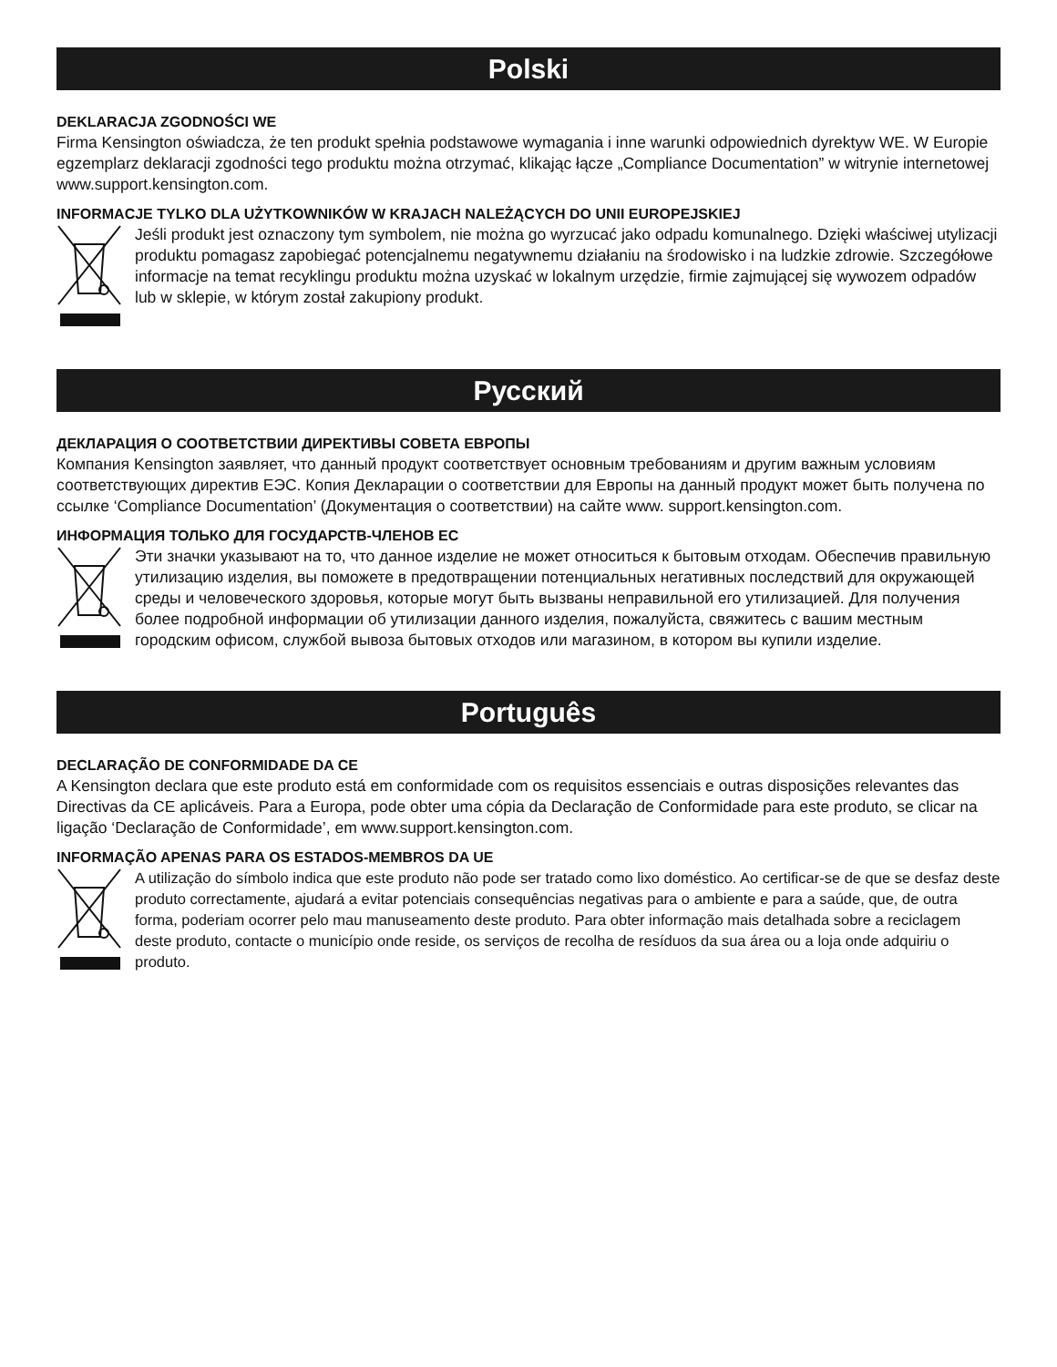Polski
DEKLARACJA ZGODNOŚCI WE
Firma Kensington oświadcza, że ten produkt spełnia podstawowe wymagania i inne warunki odpowiednich dyrektyw WE. W Europie egzemplarz deklaracji zgodności tego produktu można otrzymać, klikając łącze „Compliance Documentation” w witrynie internetowej www.support.kensington.com.
INFORMACJE TYLKO DLA UŻYTKOWNIKÓW W KRAJACH NALEŻĄCYCH DO UNII EUROPEJSKIEJ
Jeśli produkt jest oznaczony tym symbolem, nie można go wyrzucać jako odpadu komunalnego. Dzięki właściwej utylizacji produktu pomagasz zapobiegać potencjalnemu negatywnemu działaniu na środowisko i na ludzkie zdrowie. Szczegółowe informacje na temat recyklingu produktu można uzyskać w lokalnym urzędzie, firmie zajmującej się wywozem odpadów lub w sklepie, w którym został zakupiony produkt.
Русский
ДЕКЛАРАЦИЯ О СООТВЕТСТВИИ ДИРЕКТИВЫ СОВЕТА ЕВРОПЫ
Компания Kensington заявляет, что данный продукт соответствует основным требованиям и другим важным условиям соответствующих директив ЕЭС. Копия Декларации о соответствии для Европы на данный продукт может быть получена по ссылке ‘Compliance Documentation’ (Документация о соответствии) на сайте www. support.kensington.com.
ИНФОРМАЦИЯ ТОЛЬКО ДЛЯ ГОСУДАРСТВ-ЧЛЕНОВ ЕС
Эти значки указывают на то, что данное изделие не может относиться к бытовым отходам. Обеспечив правильную утилизацию изделия, вы поможете в предотвращении потенциальных негативных последствий для окружающей среды и человеческого здоровья, которые могут быть вызваны неправильной его утилизацией. Для получения более подробной информации об утилизации данного изделия, пожалуйста, свяжитесь с вашим местным городским офисом, службой вывоза бытовых отходов или магазином, в котором вы купили изделие.
Português
DECLARAÇÃO DE CONFORMIDADE DA CE
A Kensington declara que este produto está em conformidade com os requisitos essenciais e outras disposições relevantes das Directivas da CE aplicáveis. Para a Europa, pode obter uma cópia da Declaração de Conformidade para este produto, se clicar na ligação ‘Declaração de Conformidade’, em www.support.kensington.com.
INFORMAÇÃO APENAS PARA OS ESTADOS-MEMBROS DA UE
A utilização do símbolo indica que este produto não pode ser tratado como lixo doméstico. Ao certificar-se de que se desfaz deste produto correctamente, ajudará a evitar potenciais consequências negativas para o ambiente e para a saúde, que, de outra forma, poderiam ocorrer pelo mau manuseamento deste produto. Para obter informação mais detalhada sobre a reciclagem deste produto, contacte o município onde reside, os serviços de recolha de resíduos da sua área ou a loja onde adquiriu o produto.